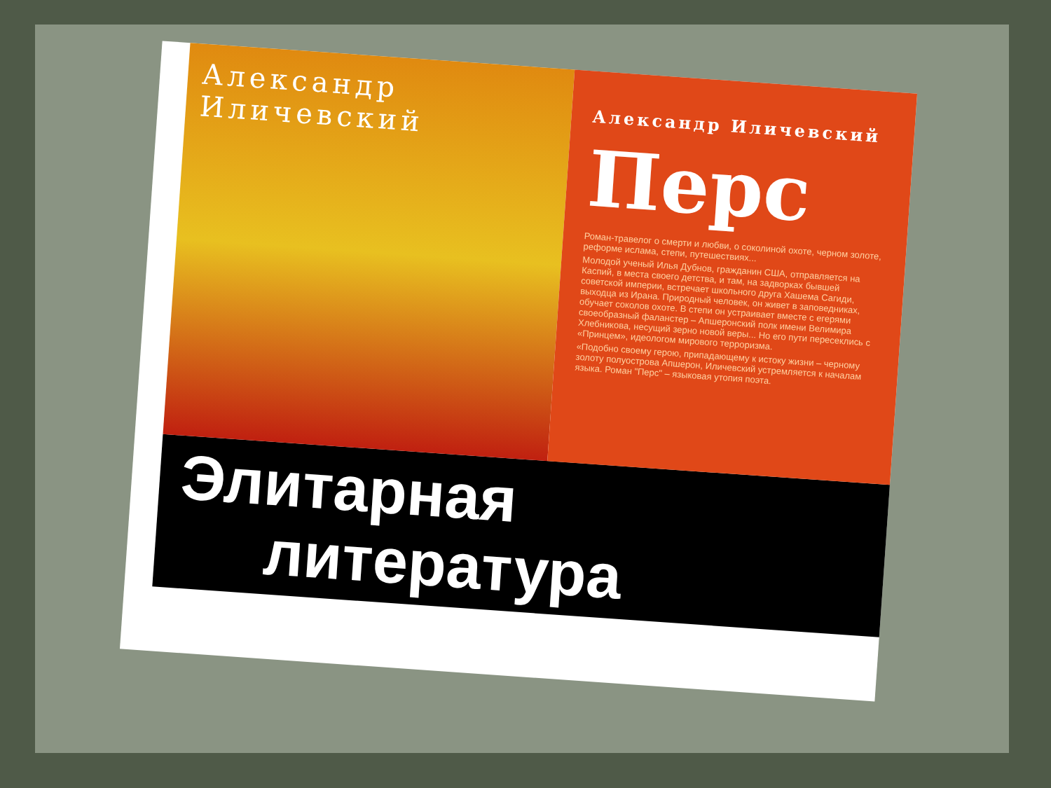Александр
Иличевский
Александр Иличевский
Перс
Роман-травелог о смерти и любви, о соколиной охоте, черном золоте, реформе ислама, степи, путешествиях...
Молодой ученый Илья Дубнов, гражданин США, отправляется на Каспий, в места своего детства, и там, на задворках бывшей советской империи, встречает школьного друга Хашема Сагиди, выходца из Ирана. Природный человек, он живет в заповедниках, обучает соколов охоте. В степи он устраивает вместе с егерями своеобразный фаланстер – Апшеронский полк имени Велимира Хлебникова, несущий зерно новой веры... Но его пути пересеклись с «Принцем», идеологом мирового терроризма.
«Подобно своему герою, припадающему к истоку жизни – черному золоту полуострова Апшерон, Иличевский устремляется к началам языка. Роман "Перс" – языковая утопия поэта.
Элитарная
литература